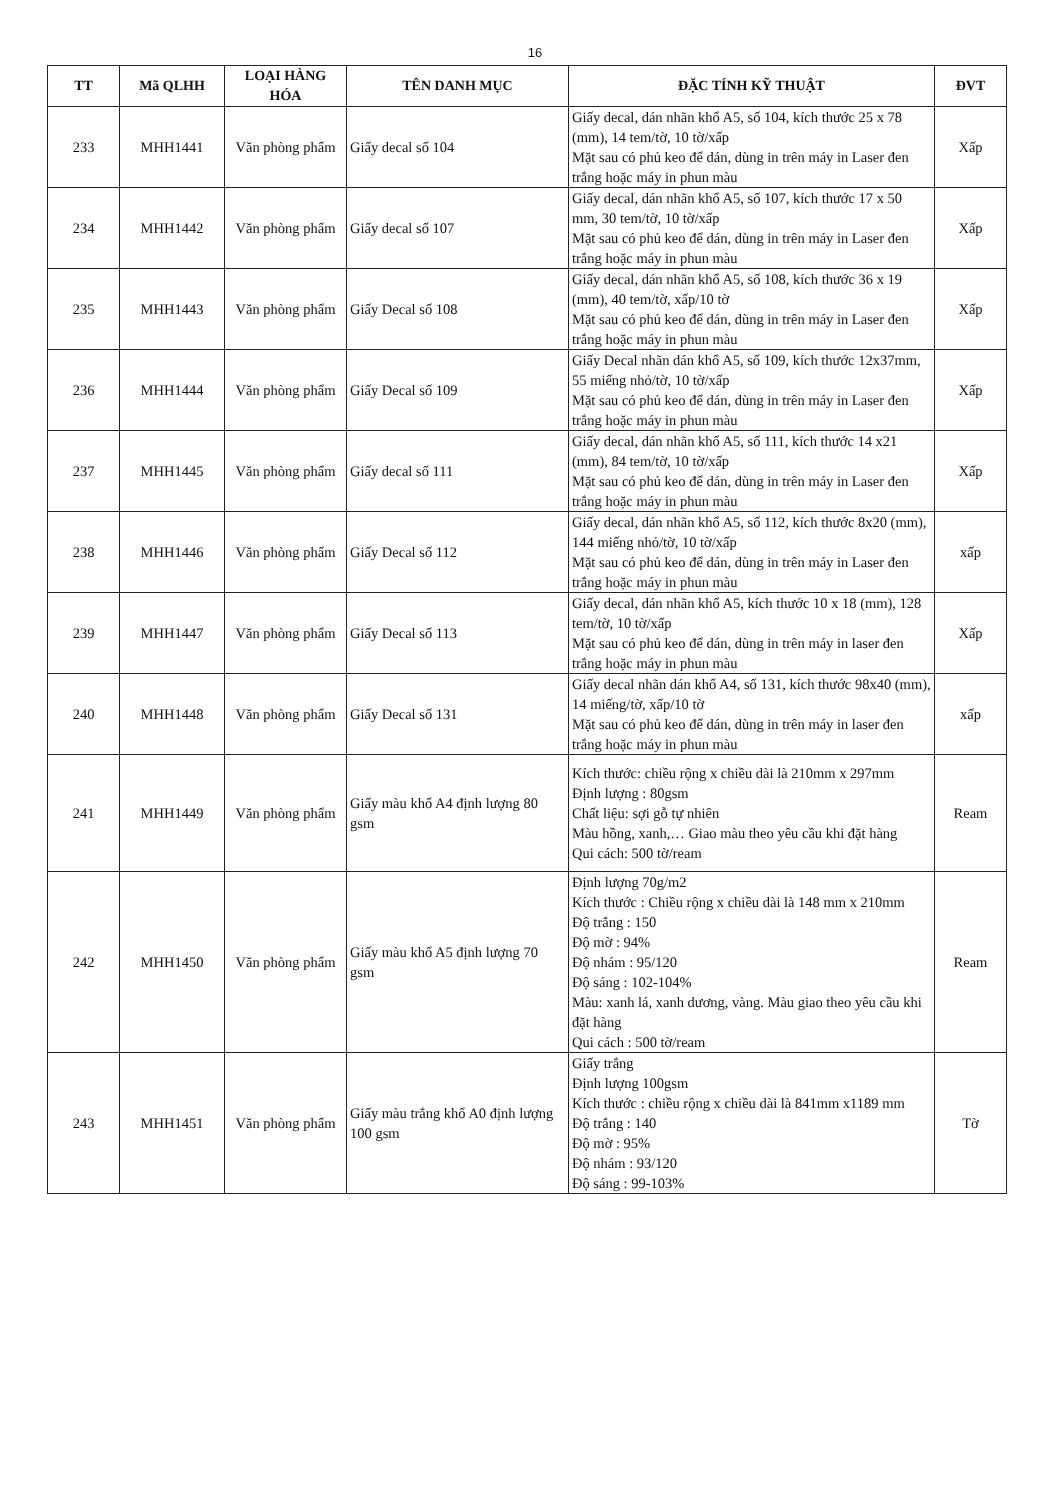16
| TT | Mã QLHH | LOẠI HÀNG HÓA | TÊN DANH MỤC | ĐẶC TÍNH KỸ THUẬT | ĐVT |
| --- | --- | --- | --- | --- | --- |
| 233 | MHH1441 | Văn phòng phẩm | Giấy decal số 104 | Giấy decal, dán nhãn khổ A5, số 104, kích thước 25 x 78 (mm), 14 tem/tờ, 10 tờ/xấp Mặt sau có phủ keo để dán, dùng in trên máy in Laser đen trắng hoặc máy in phun màu | Xấp |
| 234 | MHH1442 | Văn phòng phẩm | Giấy decal số 107 | Giấy decal, dán nhãn khổ A5, số 107, kích thước 17 x 50 mm, 30 tem/tờ, 10 tờ/xấp Mặt sau có phủ keo để dán, dùng in trên máy in Laser đen trắng hoặc máy in phun màu | Xấp |
| 235 | MHH1443 | Văn phòng phẩm | Giấy Decal số 108 | Giấy decal, dán nhãn khổ A5, số 108, kích thước 36 x 19 (mm), 40 tem/tờ, xấp/10 tờ Mặt sau có phủ keo để dán, dùng in trên máy in Laser đen trắng hoặc máy in phun màu | Xấp |
| 236 | MHH1444 | Văn phòng phẩm | Giấy Decal số 109 | Giấy Decal nhãn dán khổ A5, số 109, kích thước 12x37mm, 55 miếng nhỏ/tờ, 10 tờ/xấp Mặt sau có phủ keo để dán, dùng in trên máy in Laser đen trắng hoặc máy in phun màu | Xấp |
| 237 | MHH1445 | Văn phòng phẩm | Giấy decal số 111 | Giấy decal, dán nhãn khổ A5, số 111, kích thước 14 x21 (mm), 84 tem/tờ, 10 tờ/xấp Mặt sau có phủ keo để dán, dùng in trên máy in Laser đen trắng hoặc máy in phun màu | Xấp |
| 238 | MHH1446 | Văn phòng phẩm | Giấy Decal số 112 | Giấy decal, dán nhãn khổ A5, số 112, kích thước 8x20 (mm), 144 miếng nhỏ/tờ, 10 tờ/xấp Mặt sau có phủ keo để dán, dùng in trên máy in Laser đen trắng hoặc máy in phun màu | xấp |
| 239 | MHH1447 | Văn phòng phẩm | Giấy Decal số 113 | Giấy decal, dán nhãn khổ A5, kích thước 10 x 18 (mm), 128 tem/tờ, 10 tờ/xấp Mặt sau có phủ keo để dán, dùng in trên máy in laser đen trắng hoặc máy in phun màu | Xấp |
| 240 | MHH1448 | Văn phòng phẩm | Giấy Decal số 131 | Giấy decal nhãn dán khổ A4, số 131, kích thước 98x40 (mm), 14 miếng/tờ, xấp/10 tờ Mặt sau có phủ keo để dán, dùng in trên máy in laser đen trắng hoặc máy in phun màu | xấp |
| 241 | MHH1449 | Văn phòng phẩm | Giấy màu khổ A4 định lượng 80 gsm | Kích thước: chiều rộng x chiều dài là 210mm x 297mm Định lượng : 80gsm Chất liệu: sợi gỗ tự nhiên Màu hồng, xanh,… Giao màu theo yêu cầu khi đặt hàng Qui cách: 500 tờ/ream | Ream |
| 242 | MHH1450 | Văn phòng phẩm | Giấy màu khổ A5 định lượng 70 gsm | Định lượng 70g/m2 Kích thước : Chiều rộng x chiều dài là 148 mm x 210mm Độ trắng : 150 Độ mờ : 94% Độ nhám : 95/120 Độ sáng : 102-104% Màu: xanh lá, xanh dương, vàng. Màu giao theo yêu cầu khi đặt hàng Qui cách : 500 tờ/ream | Ream |
| 243 | MHH1451 | Văn phòng phẩm | Giấy màu trắng khổ A0 định lượng 100 gsm | Giấy trắng Định lượng 100gsm Kích thước : chiều rộng x chiều dài là 841mm x1189 mm Độ trắng : 140 Độ mờ : 95% Độ nhám : 93/120 Độ sáng : 99-103% | Tờ |